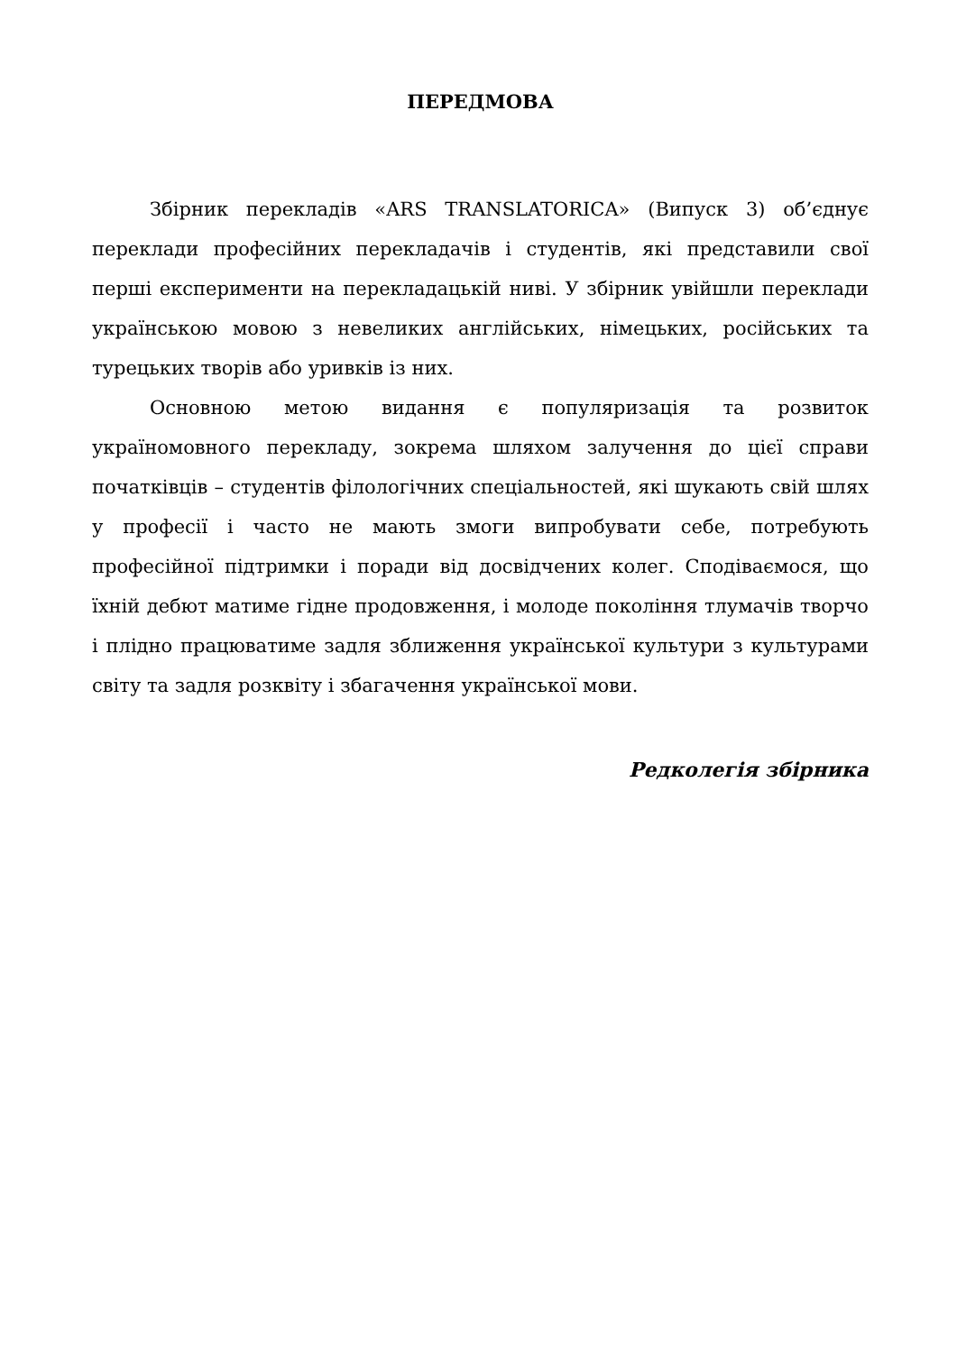ПЕРЕДМОВА
Збірник перекладів «ARS TRANSLATORICA» (Випуск 3) об’єднує переклади професійних перекладачів і студентів, які представили свої перші експерименти на перекладацькій ниві. У збірник увійшли переклади українською мовою з невеликих англійських, німецьких, російських та турецьких творів або уривків із них.
Основною метою видання є популяризація та розвиток україномовного перекладу, зокрема шляхом залучення до цієї справи початківців – студентів філологічних спеціальностей, які шукають свій шлях у професії і часто не мають змоги випробувати себе, потребують професійної підтримки і поради від досвідчених колег. Сподіваємося, що їхній дебют матиме гідне продовження, і молоде покоління тлумачів творчо і плідно працюватиме задля зближення української культури з культурами світу та задля розквіту і збагачення української мови.
Редколегія збірника